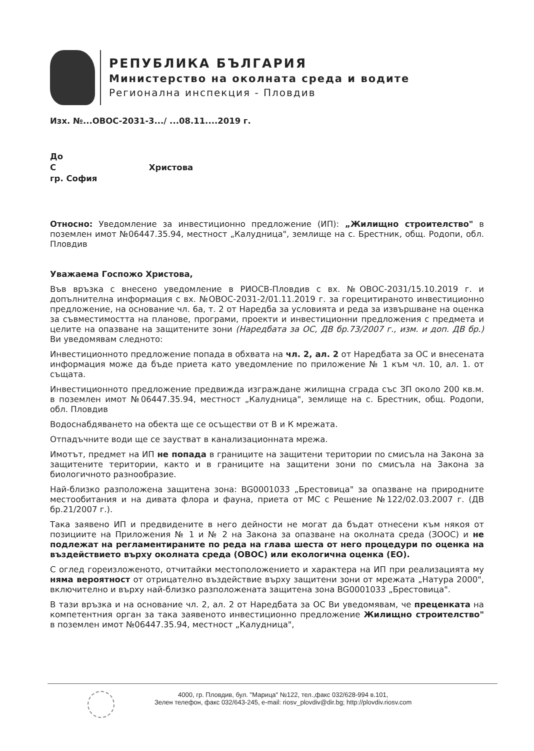РЕПУБЛИКА БЪЛГАРИЯ
Министерство на околната среда и водите
Регионална инспекция - Пловдив
Изх. №...ОВОС-2031-3.../ ...08.11....2019 г.
До
С Христова
гр. София
Относно: Уведомление за инвестиционно предложение (ИП): „Жилищно строителство" в поземлен имот №06447.35.94, местност „Калудница", землище на с. Брестник, общ. Родопи, обл. Пловдив
Уважаема Госпожо Христова,
Във връзка с внесено уведомление в РИОСВ-Пловдив с вх. №ОВОС-2031/15.10.2019 г. и допълнителна информация с вх. №ОВОС-2031-2/01.11.2019 г. за горецитираното инвестиционно предложение, на основание чл. 6а, т. 2 от Наредба за условията и реда за извършване на оценка за съвместимостта на планове, програми, проекти и инвестиционни предложения с предмета и целите на опазване на защитените зони (Наредбата за ОС, ДВ бр.73/2007 г., изм. и доп. ДВ бр.) Ви уведомявам следното:
Инвестиционното предложение попада в обхвата на чл. 2, ал. 2 от Наредбата за ОС и внесената информация може да бъде приета като уведомление по приложение № 1 към чл. 10, ал. 1. от същата.
Инвестиционното предложение предвижда изграждане жилищна сграда със ЗП около 200 кв.м. в поземлен имот №06447.35.94, местност „Калудница", землище на с. Брестник, общ. Родопи, обл. Пловдив
Водоснабдяването на обекта ще се осъществи от В и К мрежата.
Отпадъчните води ще се заустват в канализационната мрежа.
Имотът, предмет на ИП не попада в границите на защитени територии по смисъла на Закона за защитените територии, както и в границите на защитени зони по смисъла на Закона за биологичното разнообразие.
Най-близко разположена защитена зона: BG0001033 „Брестовица" за опазване на природните местообитания и на дивата флора и фауна, приета от МС с Решение №122/02.03.2007 г. (ДВ бр.21/2007 г.).
Така заявено ИП и предвидените в него дейности не могат да бъдат отнесени към някоя от позициите на Приложения № 1 и № 2 на Закона за опазване на околната среда (ЗООС) и не подлежат на регламентираните по реда на глава шеста от него процедури по оценка на въздействието върху околната среда (ОВОС) или екологична оценка (ЕО).
С оглед гореизложеното, отчитайки местоположението и характера на ИП при реализацията му няма вероятност от отрицателно въздействие върху защитени зони от мрежата „Натура 2000", включително и върху най-близко разположената защитена зона BG0001033 „Брестовица".
В тази връзка и на основание чл. 2, ал. 2 от Наредбата за ОС Ви уведомявам, че преценката на компетентния орган за така заявеното инвестиционно предложение Жилищно строителство" в поземлен имот №06447.35.94, местност „Калудница",
4000, гр. Пловдив, бул. "Марица" №122, тел.,факс 032/628-994 в.101,
Зелен телефон, факс 032/643-245, e-mail: riosv_plovdiv@dir.bg; http://plovdiv.riosv.com